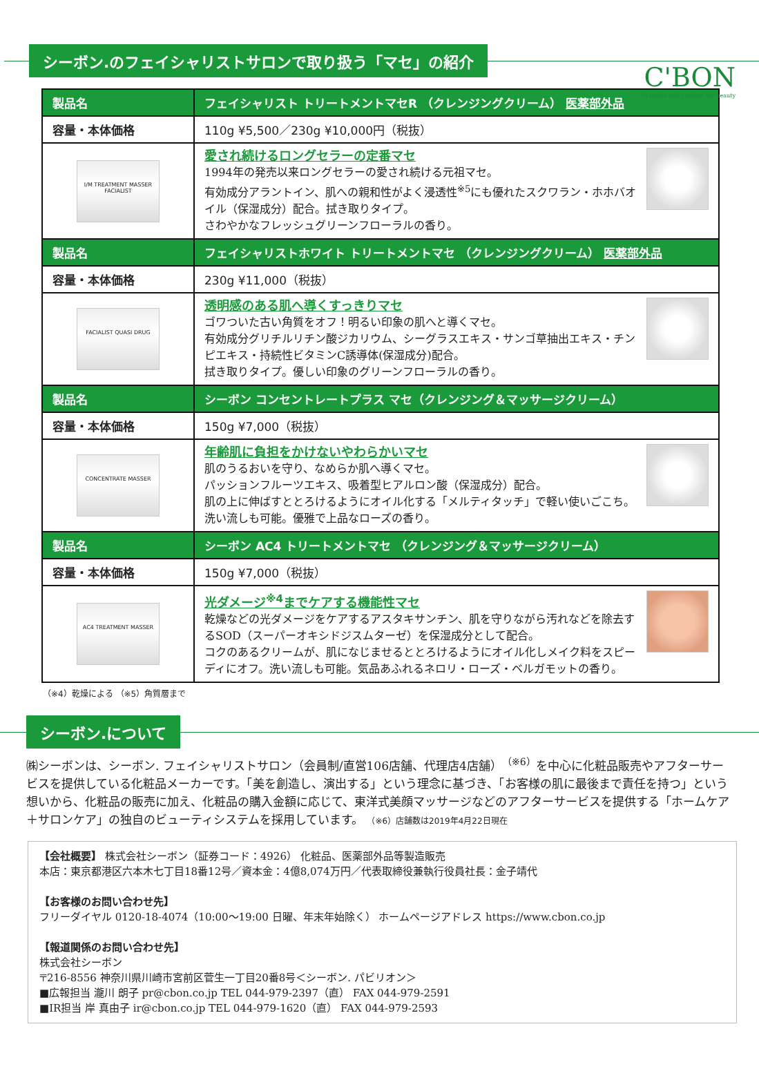C'BON
To create and produce the beauty
シーボン.のフェイシャリストサロンで取り扱う「マセ」の紹介
| 製品名 | フェイシャリスト トリートメントマセR （クレンジングクリーム） 医薬部外品 |
| --- | --- |
| 容量・本体価格 | 110g ¥5,500／230g ¥10,000円（税抜） |
| I/M TREATMENT MASSER FACIALIST | 愛され続けるロングセラーの定番マセ 1994年の発売以来ロングセラーの愛され続ける元祖マセ。 有効成分アラントイン、肌への親和性がよく浸透性<sup>※5</sup>にも優れたスクワラン・ホホバオイル（保湿成分）配合。拭き取りタイプ。 さわやかなフレッシュグリーンフローラルの香り。 |
| 製品名 | フェイシャリストホワイト トリートメントマセ （クレンジングクリーム） 医薬部外品 |
| 容量・本体価格 | 230g ¥11,000（税抜） |
| FACIALIST QUASI DRUG | 透明感のある肌へ導くすっきりマセ ゴワついた古い角質をオフ！明るい印象の肌へと導くマセ。 有効成分グリチルリチン酸ジカリウム、シーグラスエキス・サンゴ草抽出エキス・チンピエキス・持続性ビタミンC誘導体(保湿成分)配合。 拭き取りタイプ。優しい印象のグリーンフローラルの香り。 |
| 製品名 | シーボン コンセントレートプラス マセ（クレンジング＆マッサージクリーム） |
| 容量・本体価格 | 150g ¥7,000（税抜） |
| CONCENTRATE MASSER | 年齢肌に負担をかけないやわらかいマセ 肌のうるおいを守り、なめらか肌へ導くマセ。 パッションフルーツエキス、吸着型ヒアルロン酸（保湿成分）配合。 肌の上に伸ばすととろけるようにオイル化する「メルティタッチ」で軽い使いごこち。洗い流しも可能。優雅で上品なローズの香り。 |
| 製品名 | シーボン AC4 トリートメントマセ （クレンジング＆マッサージクリーム） |
| 容量・本体価格 | 150g ¥7,000（税抜） |
| AC4 TREATMENT MASSER | 光ダメージ<sup>※4</sup>までケアする機能性マセ 乾燥などの光ダメージをケアするアスタキサンチン、肌を守りながら汚れなどを除去するSOD（スーパーオキシドジスムターゼ）を保湿成分として配合。 コクのあるクリームが、肌になじませるととろけるようにオイル化しメイク料をスピーディにオフ。洗い流しも可能。気品あふれるネロリ・ローズ・ベルガモットの香り。 |
（※4）乾燥による （※5）角質層まで
シーボン.について
㈱シーボンは、シーボン. フェイシャリストサロン（会員制/直営106店舗、代理店4店舗）<sup>（※6）</sup>を中心に化粧品販売やアフターサービスを提供している化粧品メーカーです。「美を創造し、演出する」という理念に基づき、「お客様の肌に最後まで責任を持つ」という想いから、化粧品の販売に加え、化粧品の購入金額に応じて、東洋式美顔マッサージなどのアフターサービスを提供する「ホームケア＋サロンケア」の独自のビューティシステムを採用しています。 （※6）店舗数は2019年4月22日現在
【会社概要】 株式会社シーボン（証券コード：4926） 化粧品、医薬部外品等製造販売
本店：東京都港区六本木七丁目18番12号／資本金：4億8,074万円／代表取締役兼執行役員社長：金子靖代
【お客様のお問い合わせ先】
フリーダイヤル 0120-18-4074（10:00～19:00 日曜、年末年始除く） ホームページアドレス https://www.cbon.co.jp
【報道関係のお問い合わせ先】
株式会社シーボン
〒216-8556 神奈川県川崎市宮前区菅生一丁目20番8号＜シーボン. パビリオン＞
■広報担当 瀧川 朗子 pr@cbon.co.jp TEL 044-979-2397（直） FAX 044-979-2591
■IR担当 岸 真由子 ir@cbon.co.jp TEL 044-979-1620（直） FAX 044-979-2593